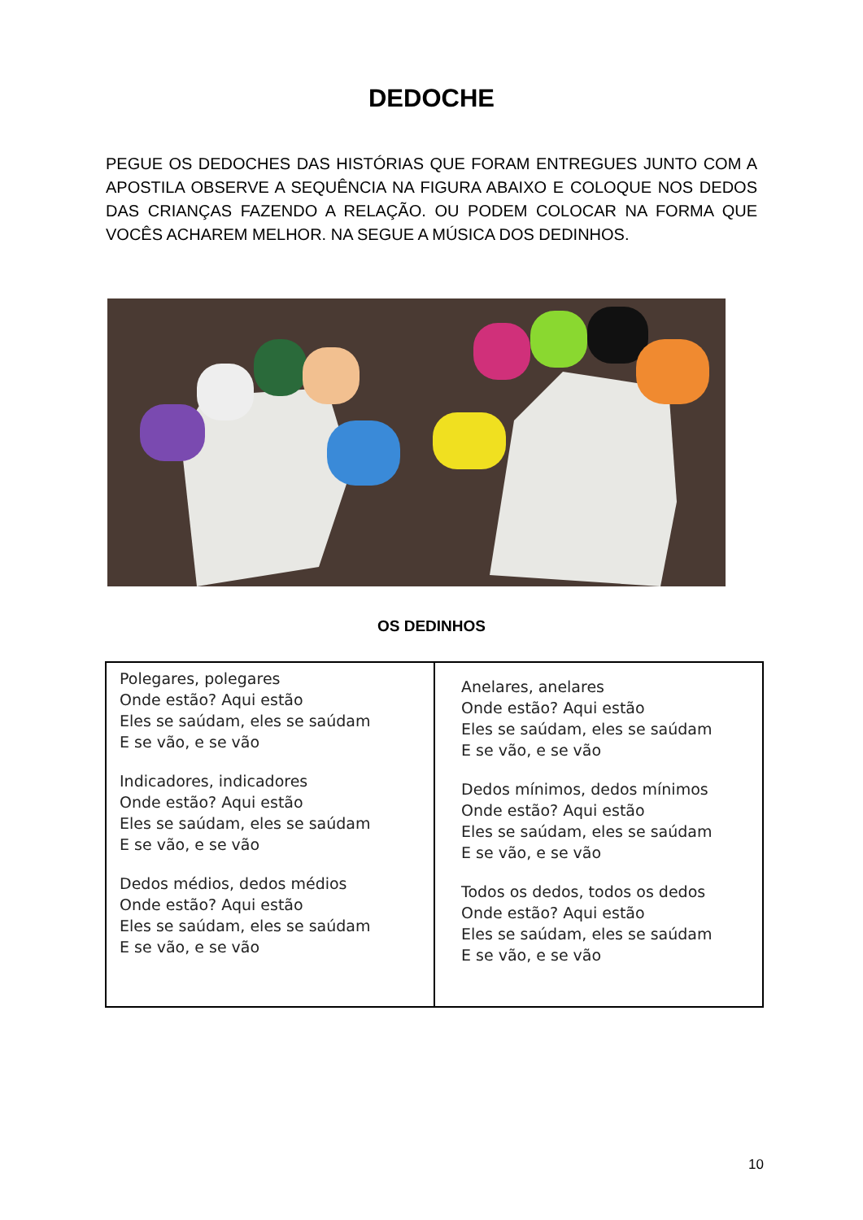DEDOCHE
PEGUE OS DEDOCHES DAS HISTÓRIAS QUE FORAM ENTREGUES JUNTO COM A APOSTILA OBSERVE A SEQUÊNCIA NA FIGURA ABAIXO E COLOQUE NOS DEDOS DAS CRIANÇAS FAZENDO A RELAÇÃO. OU PODEM COLOCAR NA FORMA QUE VOCÊS ACHAREM MELHOR. NA SEGUE A MÚSICA DOS DEDINHOS.
OS DEDINHOS
| Polegares, polegares Onde estão? Aqui estão Eles se saúdam, eles se saúdam E se vão, e se vão Indicadores, indicadores Onde estão? Aqui estão Eles se saúdam, eles se saúdam E se vão, e se vão Dedos médios, dedos médios Onde estão? Aqui estão Eles se saúdam, eles se saúdam E se vão, e se vão | Anelares, anelares Onde estão? Aqui estão Eles se saúdam, eles se saúdam E se vão, e se vão Dedos mínimos, dedos mínimos Onde estão? Aqui estão Eles se saúdam, eles se saúdam E se vão, e se vão Todos os dedos, todos os dedos Onde estão? Aqui estão Eles se saúdam, eles se saúdam E se vão, e se vão |
10